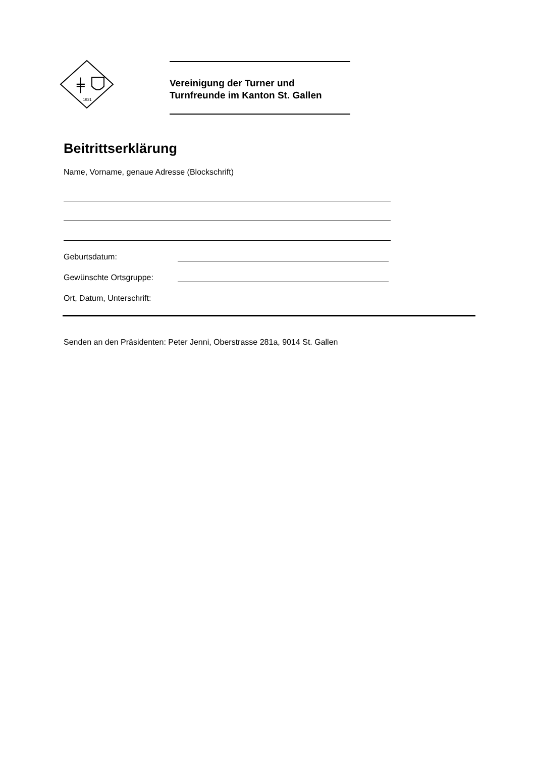╪
1921
Vereinigung der Turner und
Turnfreunde im Kanton St. Gallen
Beitrittserklärung
Name, Vorname, genaue Adresse (Blockschrift)
Geburtsdatum:
Gewünschte Ortsgruppe:
Ort, Datum, Unterschrift:
Senden an den Präsidenten: Peter Jenni, Oberstrasse 281a, 9014 St. Gallen